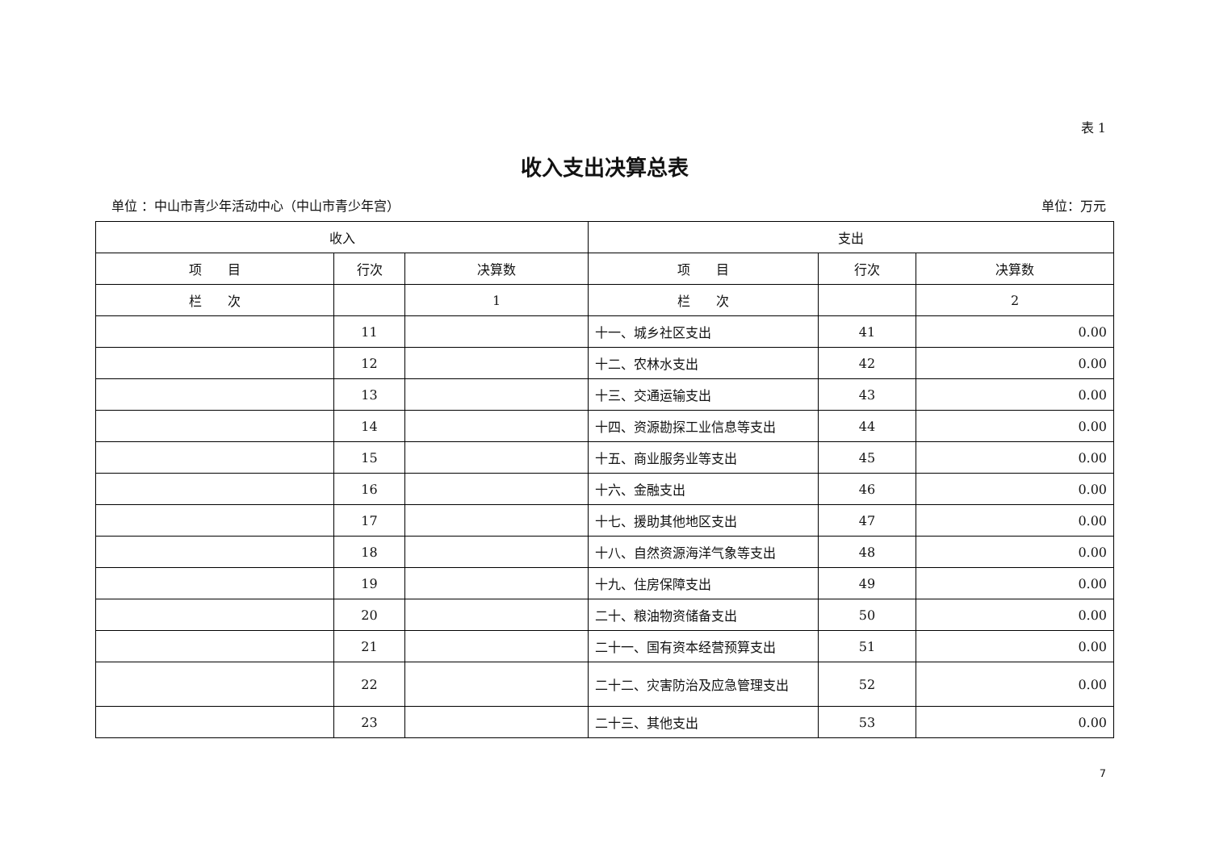表 1
收入支出决算总表
单位 ：中山市青少年活动中心（中山市青少年宫） 单位：万元
| 收入 | | | 支出 | | |
| --- | --- | --- | --- | --- | --- |
| 项 目 | 行次 | 决算数 | 项 目 | 行次 | 决算数 |
| 栏 次 | | 1 | 栏 次 | | 2 |
| | 11 | | 十一、城乡社区支出 | 41 | 0.00 |
| | 12 | | 十二、农林水支出 | 42 | 0.00 |
| | 13 | | 十三、交通运输支出 | 43 | 0.00 |
| | 14 | | 十四、资源勘探工业信息等支出 | 44 | 0.00 |
| | 15 | | 十五、商业服务业等支出 | 45 | 0.00 |
| | 16 | | 十六、金融支出 | 46 | 0.00 |
| | 17 | | 十七、援助其他地区支出 | 47 | 0.00 |
| | 18 | | 十八、自然资源海洋气象等支出 | 48 | 0.00 |
| | 19 | | 十九、住房保障支出 | 49 | 0.00 |
| | 20 | | 二十、粮油物资储备支出 | 50 | 0.00 |
| | 21 | | 二十一、国有资本经营预算支出 | 51 | 0.00 |
| | 22 | | 二十二、灾害防治及应急管理支出 | 52 | 0.00 |
| | 23 | | 二十三、其他支出 | 53 | 0.00 |
7